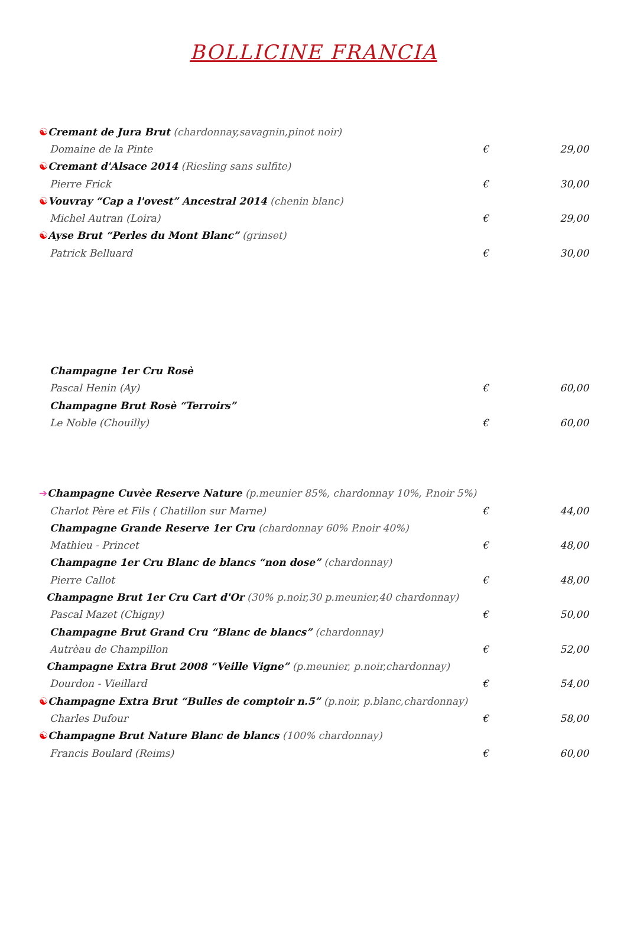BOLLICINE FRANCIA
☯Cremant de Jura Brut (chardonnay,savagnin,pinot noir)
Domaine de la Pinte € 29,00
☯Cremant d'Alsace 2014 (Riesling sans sulfite)
Pierre Frick € 30,00
☯Vouvray “Cap a l'ovest” Ancestral 2014 (chenin blanc)
Michel Autran (Loira) € 29,00
☯Ayse Brut “Perles du Mont Blanc” (grinset)
Patrick Belluard € 30,00
Champagne 1er Cru Rosè
Pascal Henin (Ay) € 60,00
Champagne Brut Rosè “Terroirs”
Le Noble (Chouilly) € 60,00
➔Champagne Cuvèe Reserve Nature (p.meunier 85%, chardonnay 10%, P.noir 5%)
Charlot Père et Fils ( Chatillon sur Marne) € 44,00
Champagne Grande Reserve 1er Cru (chardonnay 60% P.noir 40%)
Mathieu - Princet € 48,00
Champagne 1er Cru Blanc de blancs “non dose” (chardonnay)
Pierre Callot € 48,00
Champagne Brut 1er Cru Cart d'Or (30% p.noir,30 p.meunier,40 chardonnay)
Pascal Mazet (Chigny) € 50,00
Champagne Brut Grand Cru “Blanc de blancs” (chardonnay)
Autrèau de Champillon € 52,00
Champagne Extra Brut 2008 “Veille Vigne” (p.meunier, p.noir,chardonnay)
Dourdon - Vieillard € 54,00
☯Champagne Extra Brut “Bulles de comptoir n.5” (p.noir, p.blanc,chardonnay)
Charles Dufour € 58,00
☯Champagne Brut Nature Blanc de blancs (100% chardonnay)
Francis Boulard (Reims) € 60,00